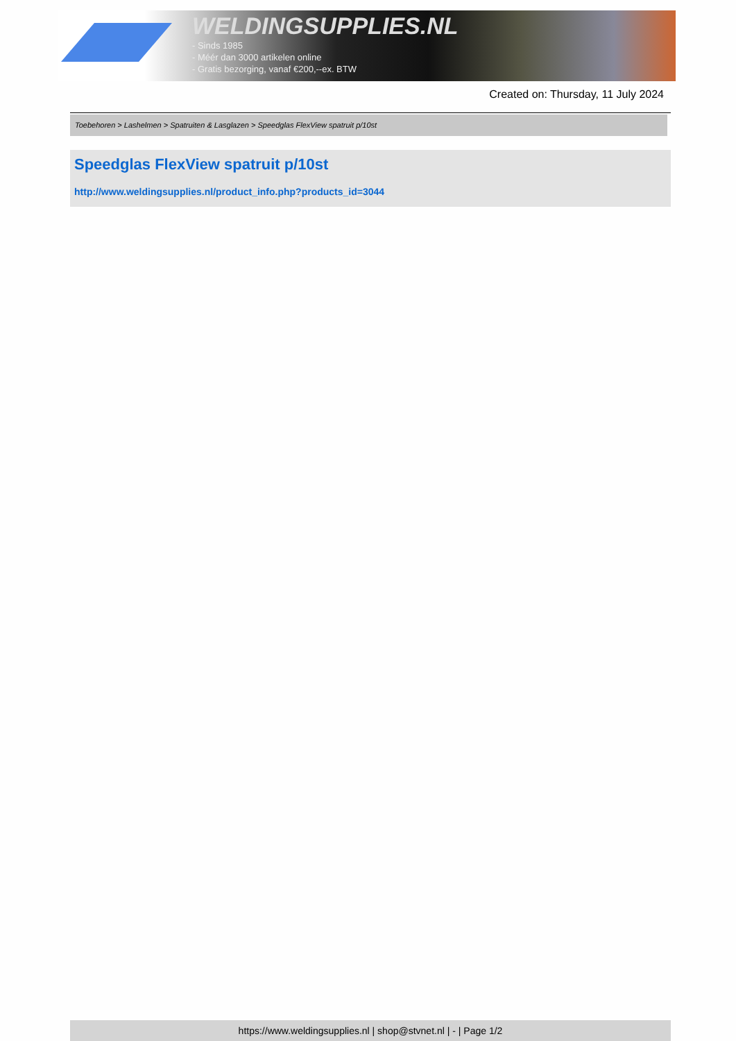WELDINGSUPPLIES.NL
- Sinds 1985
- Méér dan 3000 artikelen online
- Gratis bezorging, vanaf €200,--ex. BTW
Created on: Thursday, 11 July 2024
Toebehoren > Lashelmen > Spatruiten & Lasglazen > Speedglas FlexView spatruit p/10st
Speedglas FlexView spatruit p/10st
http://www.weldingsupplies.nl/product_info.php?products_id=3044
https://www.weldingsupplies.nl | shop@stvnet.nl | - | Page 1/2